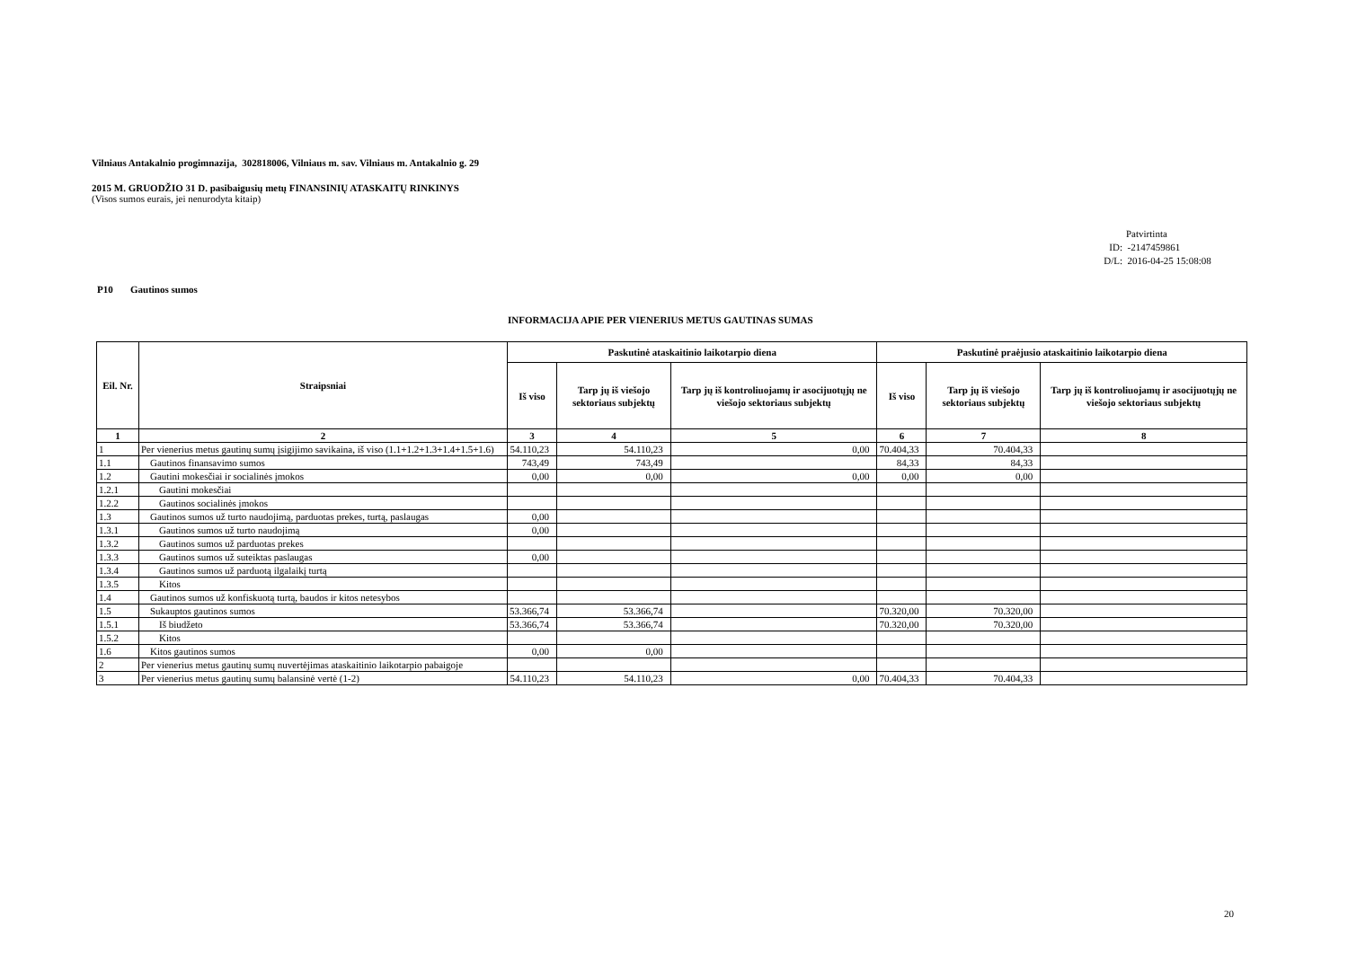Vilniaus Antakalnio progimnazija, 302818006, Vilniaus m. sav. Vilniaus m. Antakalnio g. 29
2015 M. GRUODŽIO 31 D. pasibaigusių metų FINANSINIŲ ATASKAITŲ RINKINYS
(Visos sumos eurais, jei nenurodyta kitaip)
Patvirtinta
ID: -2147459861
D/L: 2016-04-25 15:08:08
P10 Gautinos sumos
INFORMACIJA APIE PER VIENERIUS METUS GAUTINAS SUMAS
| Eil. Nr. | Straipsniai | Paskutinė ataskaitinio laikotarpio diena | | | Paskutinė praėjusio ataskaitinio laikotarpio diena | | |
| --- | --- | --- | --- | --- | --- | --- | --- |
| | | Iš viso | Tarp jų iš viešojo sektoriaus subjektų | Tarp jų iš kontroliuojamų ir asocijuotųjų ne viešojo sektoriaus subjektų | Iš viso | Tarp jų iš viešojo sektoriaus subjektų | Tarp jų iš kontroliuojamų ir asocijuotųjų ne viešojo sektoriaus subjektų |
| 1 | 2 | 3 | 4 | 5 | 6 | 7 | 8 |
| 1 | Per vienerius metus gautinų sumų įsigijimo savikaina, iš viso (1.1+1.2+1.3+1.4+1.5+1.6) | 54.110,23 | 54.110,23 | 0,00 | 70.404,33 | 70.404,33 | |
| 1.1 | Gautinos finansavimo sumos | 743,49 | 743,49 | | 84,33 | 84,33 | |
| 1.2 | Gautini mokesčiai ir socialinės įmokos | 0,00 | 0,00 | 0,00 | 0,00 | 0,00 | |
| 1.2.1 | Gautini mokesčiai | | | | | | |
| 1.2.2 | Gautinos socialinės įmokos | | | | | | |
| 1.3 | Gautinos sumos už turto naudojimą, parduotas prekes, turtą, paslaugas | 0,00 | | | | | |
| 1.3.1 | Gautinos sumos už turto naudojimą | 0,00 | | | | | |
| 1.3.2 | Gautinos sumos už parduotas prekes | | | | | | |
| 1.3.3 | Gautinos sumos už suteiktas paslaugas | 0,00 | | | | | |
| 1.3.4 | Gautinos sumos už parduotą ilgalaikį turtą | | | | | | |
| 1.3.5 | Kitos | | | | | | |
| 1.4 | Gautinos sumos už konfiskuotą turtą, baudos ir kitos netesybos | | | | | | |
| 1.5 | Sukauptos gautinos sumos | 53.366,74 | 53.366,74 | | 70.320,00 | 70.320,00 | |
| 1.5.1 | Iš biudžeto | 53.366,74 | 53.366,74 | | 70.320,00 | 70.320,00 | |
| 1.5.2 | Kitos | | | | | | |
| 1.6 | Kitos gautinos sumos | 0,00 | 0,00 | | | | |
| 2 | Per vienerius metus gautinų sumų nuvertėjimas ataskaitinio laikotarpio pabaigoje | | | | | | |
| 3 | Per vienerius metus gautinų sumų balansinė vertė (1-2) | 54.110,23 | 54.110,23 | 0,00 | 70.404,33 | 70.404,33 | |
20